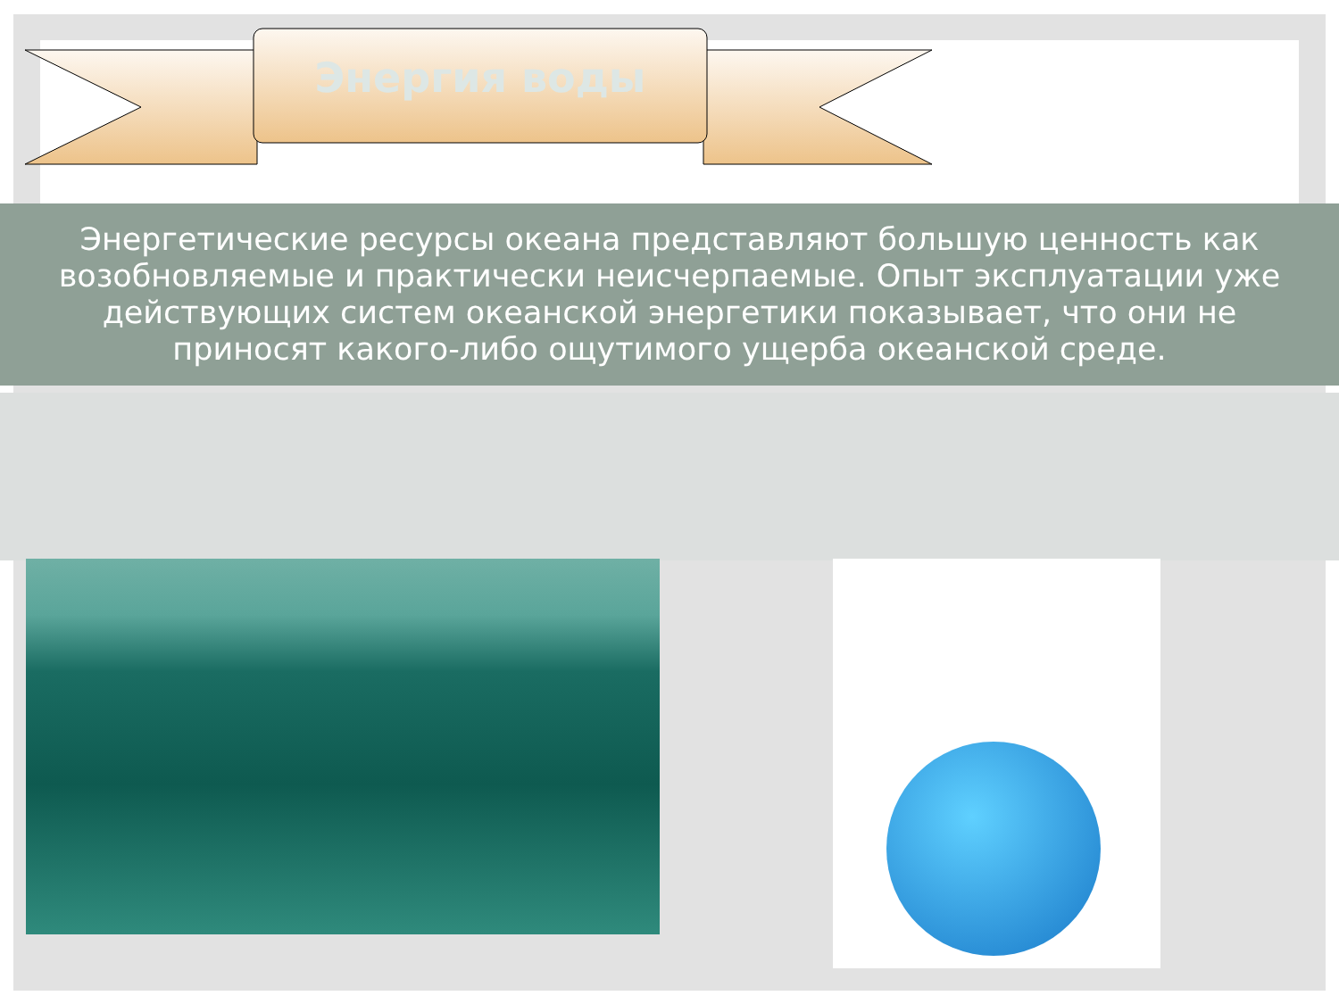Энергия воды
Энергетические ресурсы океана представляют большую ценность как возобновляемые и практически неисчерпаемые. Опыт эксплуатации уже действующих систем океанской энергетики показывает, что они не приносят какого-либо ощутимого ущерба океанской среде.